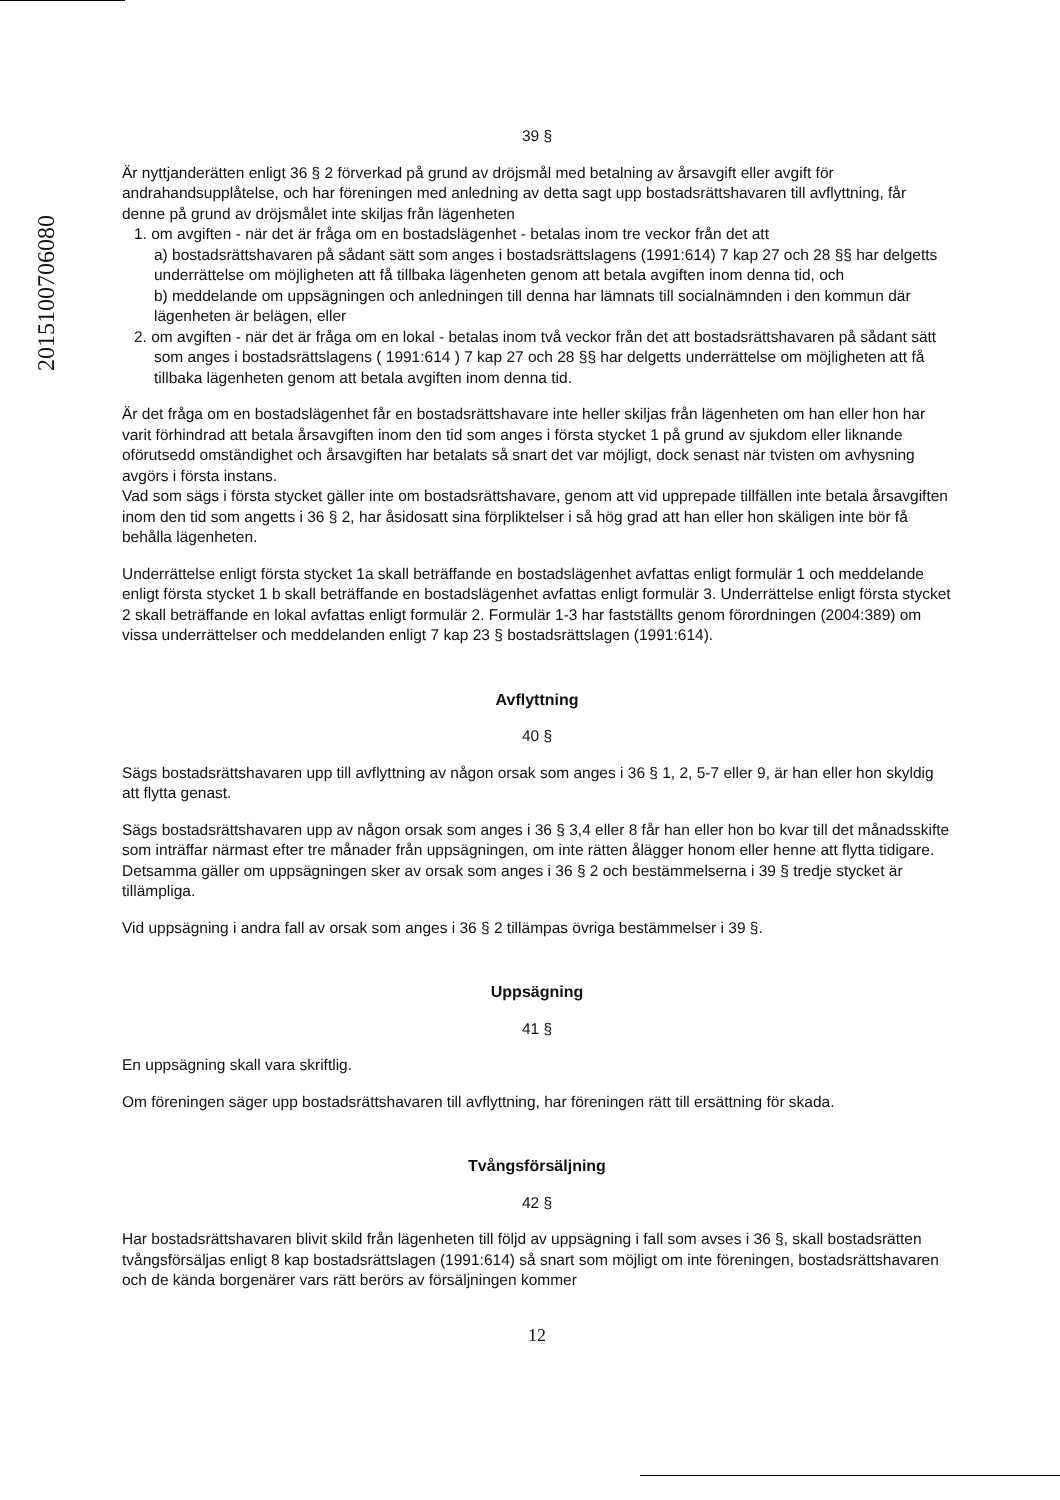201510070​6080
39 §
Är nyttjanderätten enligt 36 § 2 förverkad på grund av dröjsmål med betalning av årsavgift eller avgift för andrahandsupplåtelse, och har föreningen med anledning av detta sagt upp bostadsrättshavaren till avflyttning, får denne på grund av dröjsmålet inte skiljas från lägenheten
1. om avgiften - när det är fråga om en bostadslägenhet - betalas inom tre veckor från det att
a) bostadsrättshavaren på sådant sätt som anges i bostadsrättslagens (1991:614) 7 kap 27 och 28 §§ har delgetts underrättelse om möjligheten att få tillbaka lägenheten genom att betala avgiften inom denna tid, och
b) meddelande om uppsägningen och anledningen till denna har lämnats till socialnämnden i den kommun där lägenheten är belägen, eller
2. om avgiften - när det är fråga om en lokal - betalas inom två veckor från det att bostadsrättshavaren på sådant sätt som anges i bostadsrättslagens ( 1991:614 ) 7 kap 27 och 28 §§ har delgetts underrättelse om möjligheten att få tillbaka lägenheten genom att betala avgiften inom denna tid.
Är det fråga om en bostadslägenhet får en bostadsrättshavare inte heller skiljas från lägenheten om han eller hon har varit förhindrad att betala årsavgiften inom den tid som anges i första stycket 1 på grund av sjukdom eller liknande oförutsedd omständighet och årsavgiften har betalats så snart det var möjligt, dock senast när tvisten om avhysning avgörs i första instans.
Vad som sägs i första stycket gäller inte om bostadsrättshavare, genom att vid upprepade tillfällen inte betala årsavgiften inom den tid som angetts i 36 § 2, har åsidosatt sina förpliktelser i så hög grad att han eller hon skäligen inte bör få behålla lägenheten.
Underrättelse enligt första stycket 1a skall beträffande en bostadslägenhet avfattas enligt formulär 1 och meddelande enligt första stycket 1 b skall beträffande en bostadslägenhet avfattas enligt formulär 3. Underrättelse enligt första stycket 2 skall beträffande en lokal avfattas enligt formulär 2. Formulär 1-3 har fastställts genom förordningen (2004:389) om vissa underrättelser och meddelanden enligt 7 kap 23 § bostadsrättslagen (1991:614).
Avflyttning
40 §
Sägs bostadsrättshavaren upp till avflyttning av någon orsak som anges i 36 § 1, 2, 5-7 eller 9, är han eller hon skyldig att flytta genast.
Sägs bostadsrättshavaren upp av någon orsak som anges i 36 § 3,4 eller 8 får han eller hon bo kvar till det månadsskifte som inträffar närmast efter tre månader från uppsägningen, om inte rätten ålägger honom eller henne att flytta tidigare. Detsamma gäller om uppsägningen sker av orsak som anges i 36 § 2 och bestämmelserna i 39 § tredje stycket är tillämpliga.
Vid uppsägning i andra fall av orsak som anges i 36 § 2 tillämpas övriga bestämmelser i 39 §.
Uppsägning
41 §
En uppsägning skall vara skriftlig.
Om föreningen säger upp bostadsrättshavaren till avflyttning, har föreningen rätt till ersättning för skada.
Tvångsförsäljning
42 §
Har bostadsrättshavaren blivit skild från lägenheten till följd av uppsägning i fall som avses i 36 §, skall bostadsrätten tvångsförsäljas enligt 8 kap bostadsrättslagen (1991:614) så snart som möjligt om inte föreningen, bostadsrättshavaren och de kända borgenärer vars rätt berörs av försäljningen kommer
12